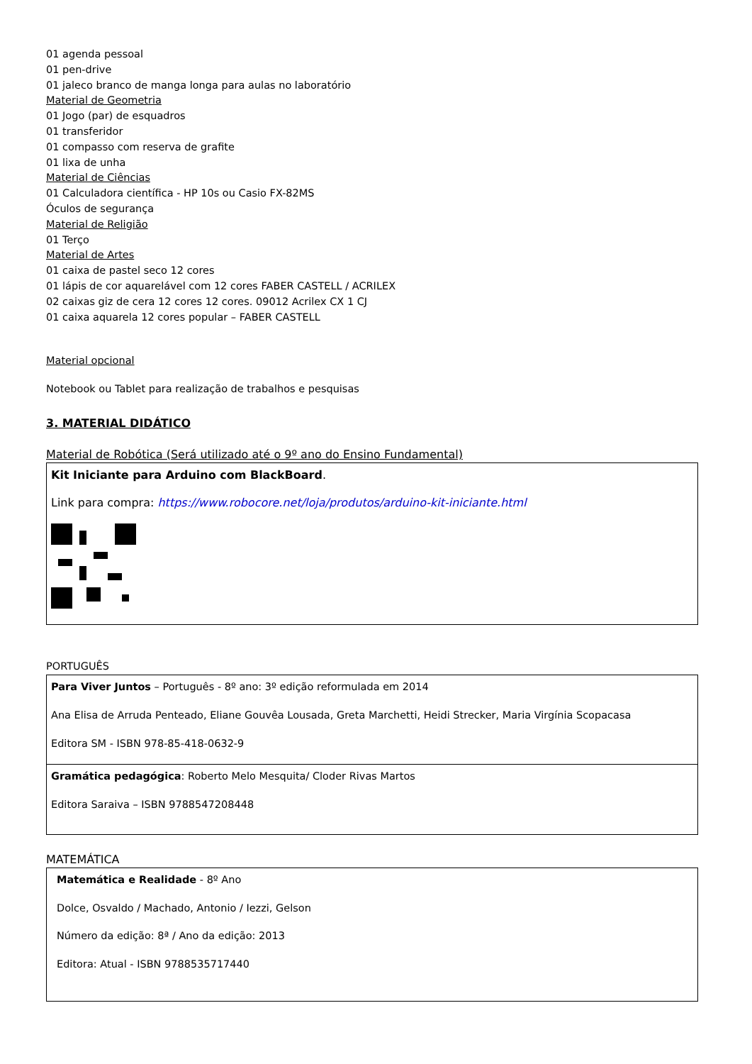01 agenda pessoal
01 pen-drive
01 jaleco branco de manga longa para aulas no laboratório
Material de Geometria
01 Jogo (par) de esquadros
01 transferidor
01 compasso com reserva de grafite
01 lixa de unha
Material de Ciências
01 Calculadora científica - HP 10s ou Casio FX-82MS
Óculos de segurança
Material de Religião
01 Terço
Material de Artes
01 caixa de pastel seco 12 cores
01 lápis de cor aquarelável com 12 cores FABER CASTELL / ACRILEX
02 caixas giz de cera 12 cores 12 cores. 09012 Acrilex CX 1 CJ
01 caixa aquarela 12 cores popular – FABER CASTELL
Material opcional
Notebook ou Tablet para realização de trabalhos e pesquisas
3. MATERIAL DIDÁTICO
Material de Robótica (Será utilizado até o 9º ano do Ensino Fundamental)
| Kit Iniciante para Arduino com BlackBoard . Link para compra: https://www.robocore.net/loja/produtos/arduino-kit-iniciante.html |
PORTUGUÊS
| Para Viver Juntos – Português - 8º ano: 3º edição reformulada em 2014 Ana Elisa de Arruda Penteado, Eliane Gouvêa Lousada, Greta Marchetti, Heidi Strecker, Maria Virgínia Scopacasa Editora SM - ISBN 978-85-418-0632-9 |
| Gramática pedagógica : Roberto Melo Mesquita/ Cloder Rivas Martos Editora Saraiva – ISBN 9788547208448 |
MATEMÁTICA
| Matemática e Realidade - 8º Ano Dolce, Osvaldo / Machado, Antonio / Iezzi, Gelson Número da edição: 8ª / Ano da edição: 2013 Editora: Atual - ISBN 9788535717440 |